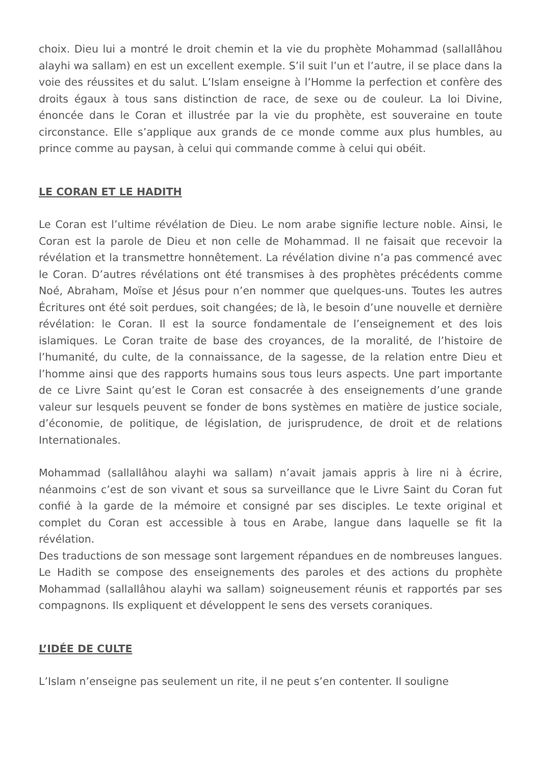choix. Dieu lui a montré le droit chemin et la vie du prophète Mohammad (sallallâhou alayhi wa sallam) en est un excellent exemple. S’il suit l’un et l’autre, il se place dans la voie des réussites et du salut. L’Islam enseigne à l’Homme la perfection et confère des droits égaux à tous sans distinction de race, de sexe ou de couleur. La loi Divine, énoncée dans le Coran et illustrée par la vie du prophète, est souveraine en toute circonstance. Elle s’applique aux grands de ce monde comme aux plus humbles, au prince comme au paysan, à celui qui commande comme à celui qui obéit.
LE CORAN ET LE HADITH
Le Coran est l’ultime révélation de Dieu. Le nom arabe signifie lecture noble. Ainsi, le Coran est la parole de Dieu et non celle de Mohammad. Il ne faisait que recevoir la révélation et la transmettre honnêtement. La révélation divine n’a pas commencé avec le Coran. D’autres révélations ont été transmises à des prophètes précédents comme Noé, Abraham, Moïse et Jésus pour n’en nommer que quelques-uns. Toutes les autres Écritures ont été soit perdues, soit changées; de là, le besoin d’une nouvelle et dernière révélation: le Coran. Il est la source fondamentale de l’enseignement et des lois islamiques. Le Coran traite de base des croyances, de la moralité, de l’histoire de l’humanité, du culte, de la connaissance, de la sagesse, de la relation entre Dieu et l’homme ainsi que des rapports humains sous tous leurs aspects. Une part importante de ce Livre Saint qu’est le Coran est consacrée à des enseignements d’une grande valeur sur lesquels peuvent se fonder de bons systèmes en matière de justice sociale, d’économie, de politique, de législation, de jurisprudence, de droit et de relations Internationales.
Mohammad (sallallâhou alayhi wa sallam) n’avait jamais appris à lire ni à écrire, néanmoins c’est de son vivant et sous sa surveillance que le Livre Saint du Coran fut confié à la garde de la mémoire et consigné par ses disciples. Le texte original et complet du Coran est accessible à tous en Arabe, langue dans laquelle se fit la révélation.
Des traductions de son message sont largement répandues en de nombreuses langues. Le Hadith se compose des enseignements des paroles et des actions du prophète Mohammad (sallallâhou alayhi wa sallam) soigneusement réunis et rapportés par ses compagnons. Ils expliquent et développent le sens des versets coraniques.
L’IDÉE DE CULTE
L’Islam n’enseigne pas seulement un rite, il ne peut s’en contenter. Il souligne